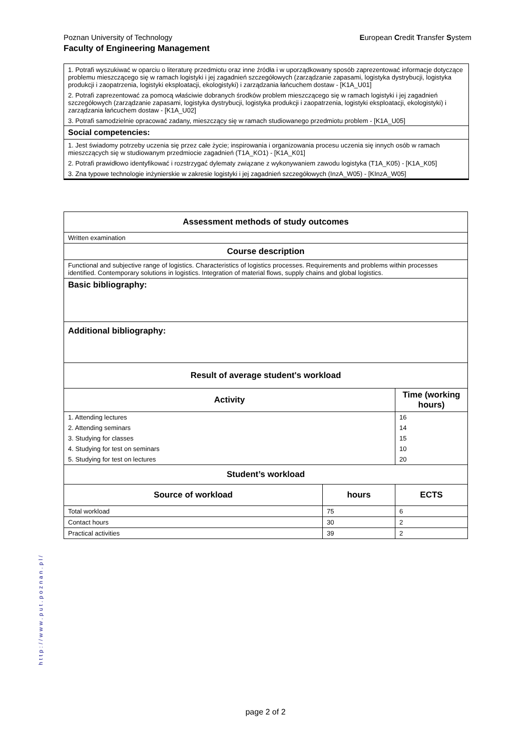European Credit Transfer System Poznan University of Technology
Faculty of Engineering Management
1. Potrafi wyszukiwać w oparciu o literaturę przedmiotu oraz inne źródła i w uporządkowany sposób zaprezentować informacje dotyczące problemu mieszczącego się w ramach logistyki i jej zagadnień szczegółowych (zarządzanie zapasami, logistyka dystrybucji, logistyka produkcji i zaopatrzenia, logistyki eksploatacji, ekologistyki) i zarządzania łańcuchem dostaw - [K1A_U01]
2. Potrafi zaprezentować za pomocą właściwie dobranych środków problem mieszczącego się w ramach logistyki i jej zagadnień szczegółowych (zarządzanie zapasami, logistyka dystrybucji, logistyka produkcji i zaopatrzenia, logistyki eksploatacji, ekologistyki) i zarządzania łańcuchem dostaw - [K1A_U02]
3. Potrafi samodzielnie opracować zadany, mieszczący się w ramach studiowanego przedmiotu problem - [K1A_U05]
Social competencies:
1. Jest świadomy potrzeby uczenia się przez całe życie; inspirowania i organizowania procesu uczenia się innych osób w ramach mieszczących się w studiowanym przedmiocie zagadnień (T1A_KO1) - [K1A_K01]
2. Potrafi prawidłowo identyfikować i rozstrzygać dylematy związane z wykonywaniem zawodu logistyka (T1A_K05) - [K1A_K05]
3. Zna typowe technologie inżynierskie w zakresie logistyki i jej zagadnień szczegółowych (InzA_W05) - [KInzA_W05]
| Assessment methods of study outcomes | | |
| --- | --- | --- |
| Written examination | | |
| Course description | | |
| Functional and subjective range of logistics. Characteristics of logistics processes. Requirements and problems within processes identified. Contemporary solutions in logistics. Integration of material flows, supply chains and global logistics. | | |
| Basic bibliography: | | |
| Additional bibliography: | | |
| Result of average student's workload | | |
| Activity | | Time (working hours) |
| 1. Attending lectures | | 16 |
| 2. Attending seminars | | 14 |
| 3. Studying for classes | | 15 |
| 4. Studying for test on seminars | | 10 |
| 5. Studying for test on lectures | | 20 |
| Student’s workload | | |
| Source of workload | hours | ECTS |
| Total workload | 75 | 6 |
| Contact hours | 30 | 2 |
| Practical activities | 39 | 2 |
http://www.put.poznan.pl/
page 2 of 2